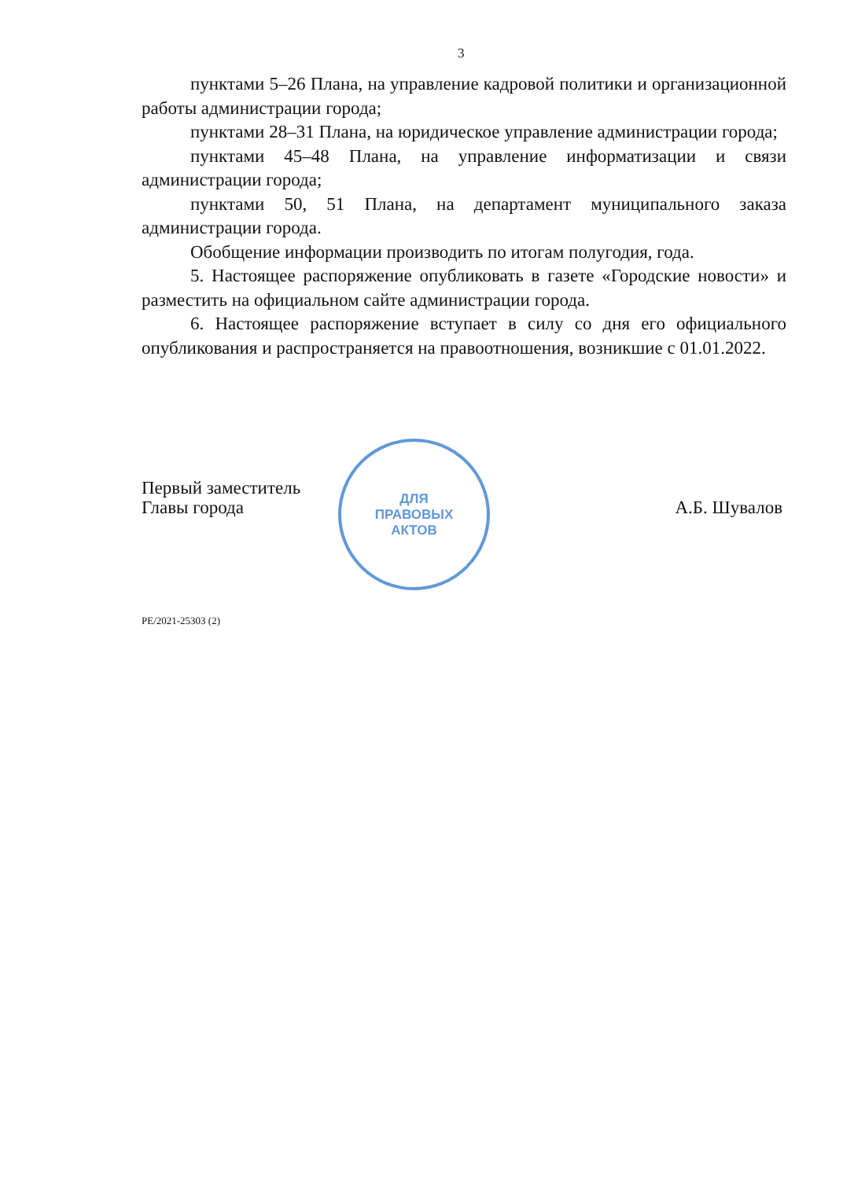3
пунктами 5–26 Плана, на управление кадровой политики и организационной работы администрации города;
пунктами 28–31 Плана, на юридическое управление администрации города;
пунктами 45–48 Плана, на управление информатизации и связи администрации города;
пунктами 50, 51 Плана, на департамент муниципального заказа администрации города.
Обобщение информации производить по итогам полугодия, года.
5. Настоящее распоряжение опубликовать в газете «Городские новости» и разместить на официальном сайте администрации города.
6. Настоящее распоряжение вступает в силу со дня его официального опубликования и распространяется на правоотношения, возникшие с 01.01.2022.
ДЛЯ
ПРАВОВЫХ
АКТОВ
Первый заместитель
Главы города
А.Б. Шувалов
РЕ/2021-25303 (2)